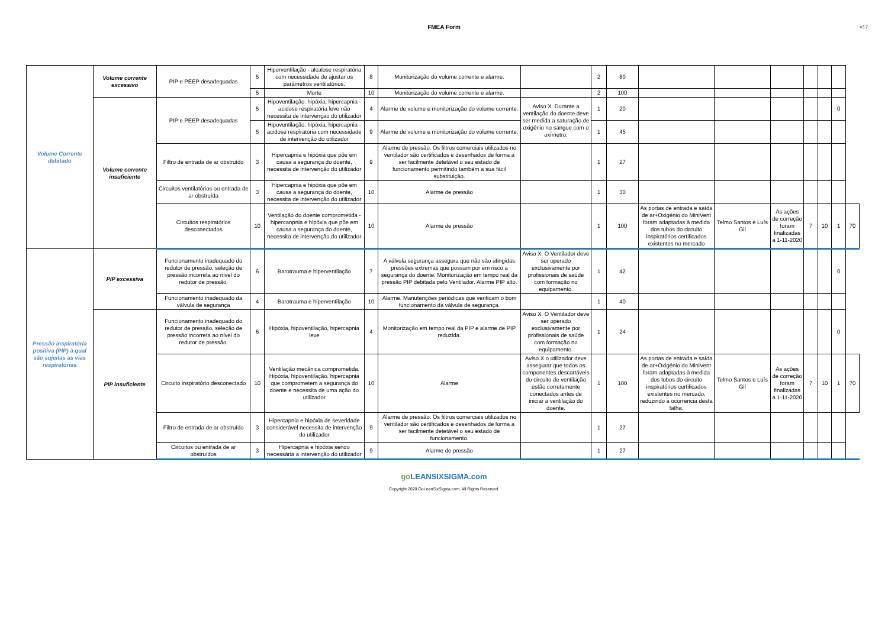FMEA Form
v3.7
| Volume Corrente debitado | Volume corrente excessivo | PIP e PEEP desadequadas | 5 | Hiperventilação - alcalose respiratória com necessidade de ajustar os parâmetros ventilatórios. | 8 | Monitorização do volume corrente e alarme. | | 2 | 80 | | | | | | | |
| | | | 5 | Morte | 10 | Monitorização do volume corrente e alarme. | | 2 | 100 | | | | | | | |
| | Volume corrente insuficiente | PIP e PEEP desadequadas | 5 | Hipoventilação: hipóxia, hipercapnia - acidose respiratória leve não necessita de intervençao do utilizador | 4 | Alarme de volume e monitorização do volume corrente. | Aviso X. Durante a ventilação do doente deve ser medida a saturação de oxigénio no sangue com o oxímetro. | 1 | 20 | | | | | | 0 | |
| | | | 5 | Hipoventilação: hipóxia, hipercapnia - acidose respiratória com necessidade de intervenção do utilizador | 9 | Alarme de volume e monitorização do volume corrente. | | 1 | 45 | | | | | | | |
| | | Filtro de entrada de ar obstruído | 3 | Hipercapnia e hipóxia que põe em causa a segurança do doente, necessita de intervenção do utilizador | 9 | Alarme de pressão. Os filtros comerciais utilizados no ventilador são certificados e desenhados de forma a ser facilmente detetável o seu estado de funcionamento permitindo também a sua fácil substituição. | | 1 | 27 | | | | | | | |
| | | Circuitos ventilatórios ou entrada de ar obstruída | 3 | Hipercapnia e hipóxia que põe em causa a segurança do doente, necessita de intervenção do utilizador | 10 | Alarme de pressão | | 1 | 30 | | | | | | | |
| | | Circuitos respiratórios desconectados | 10 | Ventilação do doente comprometida - hipercanpnia e hipóxia que põe em causa a segurança do doente, necessita de intervenção do utilizador | 10 | Alarme de pressão | | 1 | 100 | As portas de entrada e saída de ar+Oxigénio do MiniVent foram adaptadas à medida dos tubos do circuito inspiratórios certificados existentes no mercado | Telmo Santos e Luís Gil | As ações de correção foram finalizadas a 1-11-2020 | 7 | 10 | 1 | 70 |
| Pressão inspiratória positiva (PIP) à qual são sujeitas as vias respiratórias | PIP excessiva | Funcionamento inadequado do redutor de pressão, seleção de pressão incorreta ao nível do redutor de pressão. | 6 | Barotrauma e hiperventilação | 7 | A válvula segurança assegura que não são atingidas pressões extremas que possam por em risco a segurança do doente. Monitorização em tempo real da pressão PIP debitada pelo Ventilador. Alarme PIP alto. | Aviso X. O Ventilador deve ser operado exclusivamente por profissionais de saúde com formação no equipamento. | 1 | 42 | | | | | | 0 | |
| | | Funcionamento inadequado da válvula de segurança | 4 | Barotrauma e hiperventilação | 10 | Alarme. Manutenções periódicas que verificam o bom funcionamento da válvula de segurança. | | 1 | 40 | | | | | | | |
| | PIP insuficiente | Funcionamento inadequado do redutor de pressão, seleção de pressão incorreta ao nível do redutor de pressão. | 6 | Hipóxia, hipoventilação, hipercapnia leve | 4 | Monitorização em tempo real da PIP e alarme de PIP reduzida. | Aviso X. O Ventilador deve ser operado exclusivamente por profissionais de saúde com formação no equipamento. | 1 | 24 | | | | | | 0 | |
| | | Circuito inspiratório desconectado | 10 | Ventilação mecânica comprometida. Hipóxia, hipoventilação, hipercapnia que comprometem a segurança do doente e necessita de uma ação do utilizador | 10 | Alarme | Aviso X o utilizador deve assegurar que todos os componentes descartáveis do circuito de ventilação estão corretamente conectados antes de iniciar a ventilação do doente. | 1 | 100 | As portas de entrada e saída de ar+Oxigénio do MiniVent foram adaptadas à medida dos tubos do circuito inspiratórios certificados existentes no mercado, reduzindo a ocorrencia desta falha. | Telmo Santos e Luís Gil | As ações de correção foram finalizadas a 1-11-2020 | 7 | 10 | 1 | 70 |
| | | Filtro de entrada de ar obstruído | 3 | Hipercapnia e hipóxia de severidade considerável necessita de intervenção do utilizador | 9 | Alarme de pressão. Os filtros comerciais utilizados no ventilador são certificados e desenhados de forma a ser facilmente detetável o seu estado de funcionamento. | | 1 | 27 | | | | | | | |
| | | Circuitos ou entrada de ar obstruídos | 3 | Hipercapnia e hipóxia sendo necessária a intervenção do utilizador | 9 | Alarme de pressão | | 1 | 27 | | | | | | | |
goLEANSIXSIGMA.com
Copyright 2020 GoLeanSixSigma.com. All Rights Reserved.